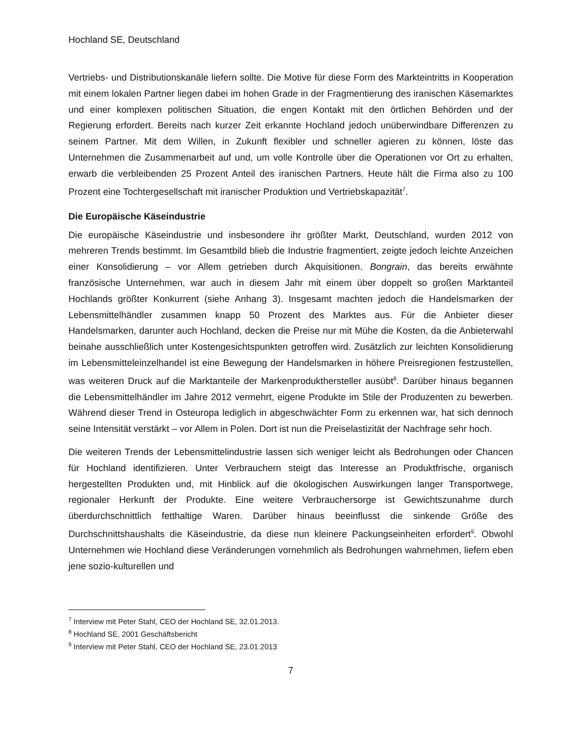Hochland SE, Deutschland
Vertriebs- und Distributionskanäle liefern sollte. Die Motive für diese Form des Markteintritts in Kooperation mit einem lokalen Partner liegen dabei im hohen Grade in der Fragmentierung des iranischen Käsemarktes und einer komplexen politischen Situation, die engen Kontakt mit den örtlichen Behörden und der Regierung erfordert. Bereits nach kurzer Zeit erkannte Hochland jedoch unüberwindbare Differenzen zu seinem Partner. Mit dem Willen, in Zukunft flexibler und schneller agieren zu können, löste das Unternehmen die Zusammenarbeit auf und, um volle Kontrolle über die Operationen vor Ort zu erhalten, erwarb die verbleibenden 25 Prozent Anteil des iranischen Partners. Heute hält die Firma also zu 100 Prozent eine Tochtergesellschaft mit iranischer Produktion und Vertriebskapazität<sup>7</sup>.
Die Europäische Käseindustrie
Die europäische Käseindustrie und insbesondere ihr größter Markt, Deutschland, wurden 2012 von mehreren Trends bestimmt. Im Gesamtbild blieb die Industrie fragmentiert, zeigte jedoch leichte Anzeichen einer Konsolidierung – vor Allem getrieben durch Akquisitionen. Bongrain, das bereits erwähnte französische Unternehmen, war auch in diesem Jahr mit einem über doppelt so großen Marktanteil Hochlands größter Konkurrent (siehe Anhang 3). Insgesamt machten jedoch die Handelsmarken der Lebensmittelhändler zusammen knapp 50 Prozent des Marktes aus. Für die Anbieter dieser Handelsmarken, darunter auch Hochland, decken die Preise nur mit Mühe die Kosten, da die Anbieterwahl beinahe ausschließlich unter Kostengesichtspunkten getroffen wird. Zusätzlich zur leichten Konsolidierung im Lebensmitteleinzelhandel ist eine Bewegung der Handelsmarken in höhere Preisregionen festzustellen, was weiteren Druck auf die Marktanteile der Markenprodukthersteller ausübt<sup>8</sup>. Darüber hinaus begannen die Lebensmittelhändler im Jahre 2012 vermehrt, eigene Produkte im Stile der Produzenten zu bewerben. Während dieser Trend in Osteuropa lediglich in abgeschwächter Form zu erkennen war, hat sich dennoch seine Intensität verstärkt – vor Allem in Polen. Dort ist nun die Preiselastizität der Nachfrage sehr hoch.
Die weiteren Trends der Lebensmittelindustrie lassen sich weniger leicht als Bedrohungen oder Chancen für Hochland identifizieren. Unter Verbrauchern steigt das Interesse an Produktfrische, organisch hergestellten Produkten und, mit Hinblick auf die ökologischen Auswirkungen langer Transportwege, regionaler Herkunft der Produkte. Eine weitere Verbrauchersorge ist Gewichtszunahme durch überdurchschnittlich fetthaltige Waren. Darüber hinaus beeinflusst die sinkende Größe des Durchschnittshaushalts die Käseindustrie, da diese nun kleinere Packungseinheiten erfordert<sup>9</sup>. Obwohl Unternehmen wie Hochland diese Veränderungen vornehmlich als Bedrohungen wahrnehmen, liefern eben jene sozio-kulturellen und
<sup>7</sup> Interview mit Peter Stahl, CEO der Hochland SE, 32.01.2013.
<sup>8</sup> Hochland SE, 2001 Geschäftsbericht
<sup>9</sup> Interview mit Peter Stahl, CEO der Hochland SE, 23.01.2013
7